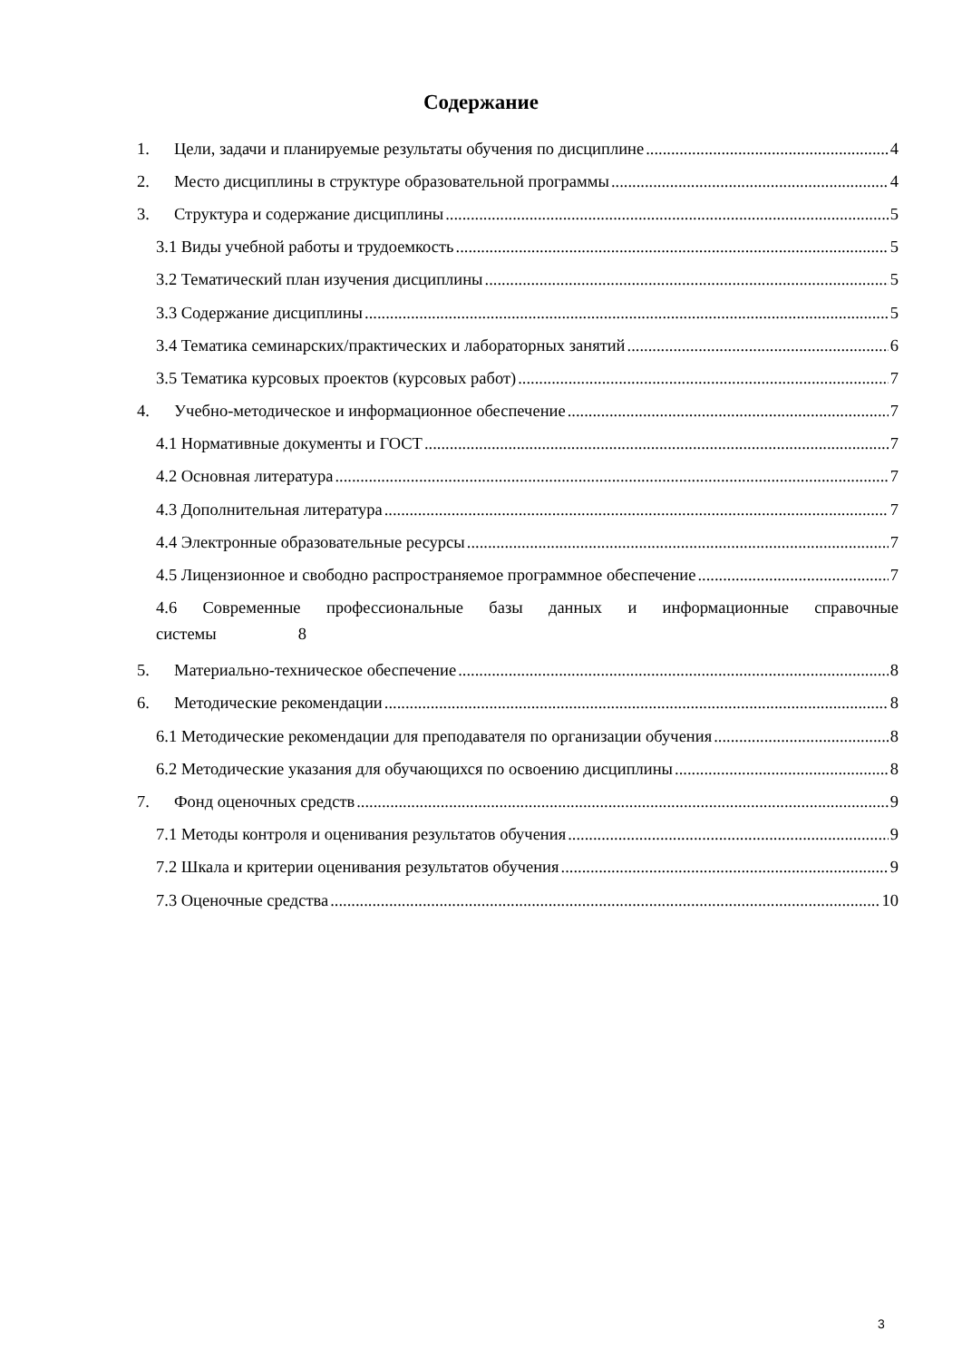Содержание
1. Цели, задачи и планируемые результаты обучения по дисциплине 4
2. Место дисциплины в структуре образовательной программы 4
3. Структура и содержание дисциплины 5
3.1 Виды учебной работы и трудоемкость 5
3.2 Тематический план изучения дисциплины 5
3.3 Содержание дисциплины 5
3.4 Тематика семинарских/практических и лабораторных занятий 6
3.5 Тематика курсовых проектов (курсовых работ) 7
4. Учебно-методическое и информационное обеспечение 7
4.1 Нормативные документы и ГОСТ 7
4.2 Основная литература 7
4.3 Дополнительная литература 7
4.4 Электронные образовательные ресурсы 7
4.5 Лицензионное и свободно распространяемое программное обеспечение 7
4.6 Современные профессиональные базы данных и информационные справочные системы 8
5. Материально-техническое обеспечение 8
6. Методические рекомендации 8
6.1 Методические рекомендации для преподавателя по организации обучения 8
6.2 Методические указания для обучающихся по освоению дисциплины 8
7. Фонд оценочных средств 9
7.1 Методы контроля и оценивания результатов обучения 9
7.2 Шкала и критерии оценивания результатов обучения 9
7.3 Оценочные средства 10
3